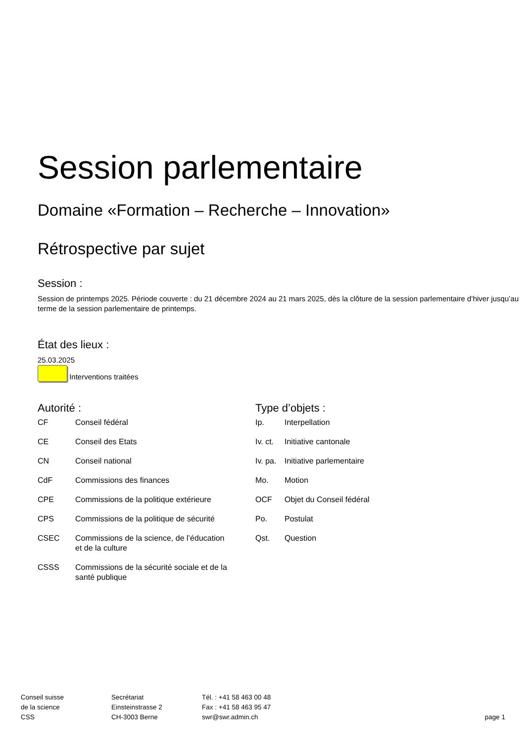Session parlementaire
Domaine «Formation – Recherche – Innovation»
Rétrospective par sujet
Session :
Session de printemps 2025. Période couverte : du 21 décembre 2024 au 21 mars 2025, dès la clôture de la session parlementaire d’hiver jusqu’au terme de la session parlementaire de printemps.
État des lieux :
25.03.2025
Interventions traitées
Autorité :
| CF | Conseil fédéral |
| CE | Conseil des Etats |
| CN | Conseil national |
| CdF | Commissions des finances |
| CPE | Commissions de la politique extérieure |
| CPS | Commissions de la politique de sécurité |
| CSEC | Commissions de la science, de l’éducation et de la culture |
| CSSS | Commissions de la sécurité sociale et de la santé publique |
Type d’objets :
| Ip. | Interpellation |
| Iv. ct. | Initiative cantonale |
| Iv. pa. | Initiative parlementaire |
| Mo. | Motion |
| OCF | Objet du Conseil fédéral |
| Po. | Postulat |
| Qst. | Question |
Conseil suisse
de la science
CSS
Secrétariat
Einsteinstrasse 2
CH-3003 Berne
Tél. : +41 58 463 00 48
Fax : +41 58 463 95 47
swr@swr.admin.ch
page 1